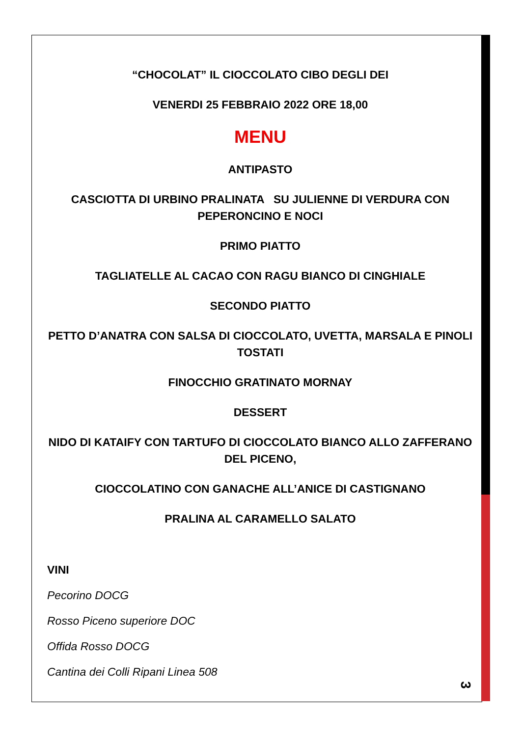“CHOCOLAT” IL CIOCCOLATO CIBO DEGLI DEI
VENERDI 25 FEBBRAIO 2022 ORE 18,00
MENU
ANTIPASTO
CASCIOTTA DI URBINO PRALINATA SU JULIENNE DI VERDURA CON PEPERONCINO E NOCI
PRIMO PIATTO
TAGLIATELLE AL CACAO CON RAGU BIANCO DI CINGHIALE
SECONDO PIATTO
PETTO D’ANATRA CON SALSA DI CIOCCOLATO, UVETTA, MARSALA E PINOLI TOSTATI
FINOCCHIO GRATINATO MORNAY
DESSERT
NIDO DI KATAIFY CON TARTUFO DI CIOCCOLATO BIANCO ALLO ZAFFERANO DEL PICENO,
CIOCCOLATINO CON GANACHE ALL’ANICE DI CASTIGNANO
PRALINA AL CARAMELLO SALATO
VINI
Pecorino DOCG
Rosso Piceno superiore DOC
Offida Rosso DOCG
Cantina dei Colli Ripani Linea 508
3